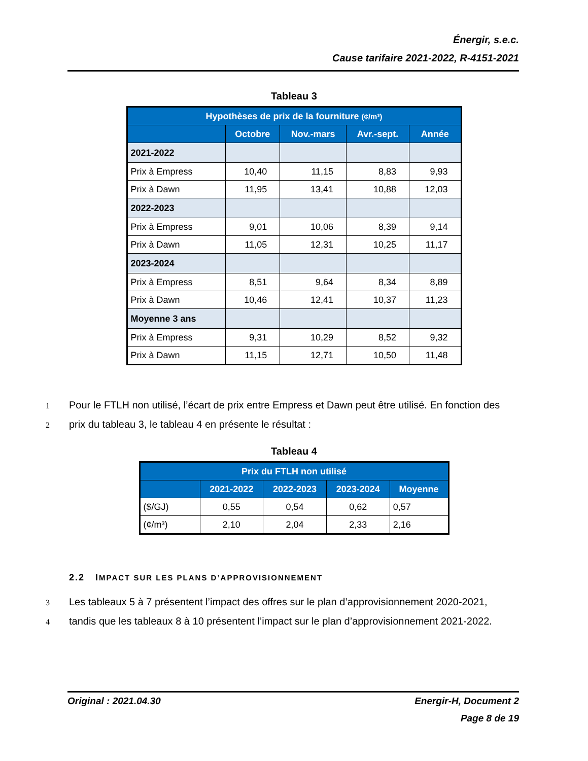Énergir, s.e.c.
Cause tarifaire 2021-2022, R-4151-2021
Tableau 3
| Hypothèses de prix de la fourniture (¢/m³) | | | | |
| --- | --- | --- | --- | --- |
| | Octobre | Nov.-mars | Avr.-sept. | Année |
| 2021-2022 | | | | |
| Prix à Empress | 10,40 | 11,15 | 8,83 | 9,93 |
| Prix à Dawn | 11,95 | 13,41 | 10,88 | 12,03 |
| 2022-2023 | | | | |
| Prix à Empress | 9,01 | 10,06 | 8,39 | 9,14 |
| Prix à Dawn | 11,05 | 12,31 | 10,25 | 11,17 |
| 2023-2024 | | | | |
| Prix à Empress | 8,51 | 9,64 | 8,34 | 8,89 |
| Prix à Dawn | 10,46 | 12,41 | 10,37 | 11,23 |
| Moyenne 3 ans | | | | |
| Prix à Empress | 9,31 | 10,29 | 8,52 | 9,32 |
| Prix à Dawn | 11,15 | 12,71 | 10,50 | 11,48 |
1 Pour le FTLH non utilisé, l’écart de prix entre Empress et Dawn peut être utilisé. En fonction des
2 prix du tableau 3, le tableau 4 en présente le résultat :
Tableau 4
| Prix du FTLH non utilisé | | | | |
| --- | --- | --- | --- | --- |
| | 2021-2022 | 2022-2023 | 2023-2024 | Moyenne |
| ($/GJ) | 0,55 | 0,54 | 0,62 | 0,57 |
| (¢/m³) | 2,10 | 2,04 | 2,33 | 2,16 |
2.2 IMPACT SUR LES PLANS D’APPROVISIONNEMENT
3 Les tableaux 5 à 7 présentent l’impact des offres sur le plan d’approvisionnement 2020-2021,
4 tandis que les tableaux 8 à 10 présentent l’impact sur le plan d’approvisionnement 2021-2022.
Original : 2021.04.30 Energir-H, Document 2
Page 8 de 19